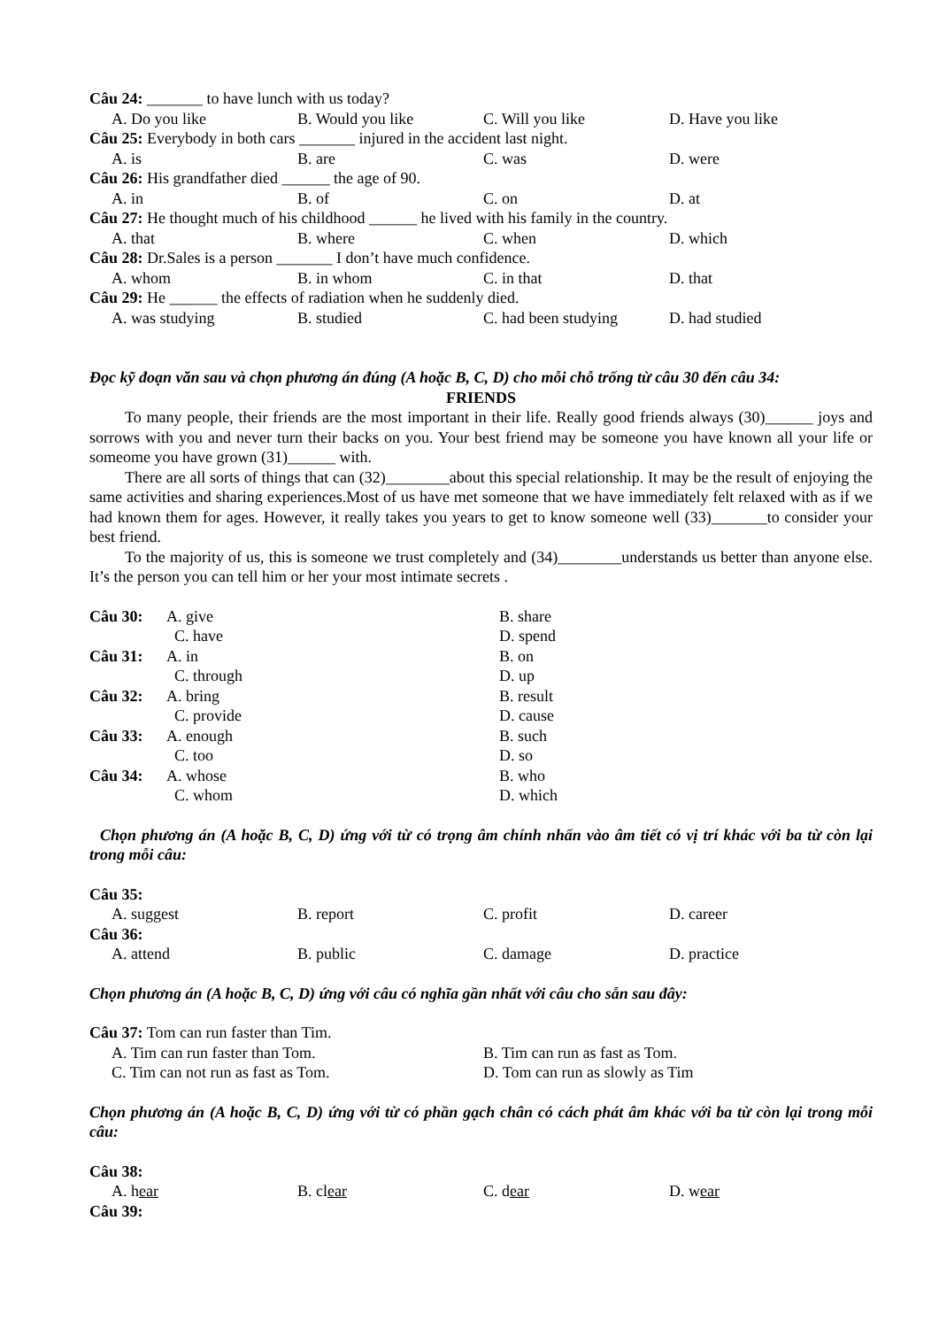Câu 24: _______ to have lunch with us today?
A. Do you like B. Would you like C. Will you like D. Have you like
Câu 25: Everybody in both cars _______ injured in the accident last night.
A. is B. are C. was D. were
Câu 26: His grandfather died ______ the age of 90.
A. in B. of C. on D. at
Câu 27: He thought much of his childhood ______ he lived with his family in the country.
A. that B. where C. when D. which
Câu 28: Dr.Sales is a person _______ I don’t have much confidence.
A. whom B. in whom C. in that D. that
Câu 29: He ______ the effects of radiation when he suddenly died.
A. was studying B. studied C. had been studying D. had studied
Đọc kỹ đoạn văn sau và chọn phương án đúng (A hoặc B, C, D) cho mỗi chỗ trống từ câu 30 đến câu 34:
FRIENDS
To many people, their friends are the most important in their life. Really good friends always (30)______ joys and sorrows with you and never turn their backs on you. Your best friend may be someone you have known all your life or someome you have grown (31)______ with.
There are all sorts of things that can (32)________about this special relationship. It may be the result of enjoying the same activities and sharing experiences.Most of us have met someone that we have immediately felt relaxed with as if we had known them for ages. However, it really takes you years to get to know someone well (33)_______to consider your best friend.
To the majority of us, this is someone we trust completely and (34)________understands us better than anyone else. It’s the person you can tell him or her your most intimate secrets .
Câu 30: A. give B. share
C. have D. spend
Câu 31: A. in B. on
C. through D. up
Câu 32: A. bring B. result
C. provide D. cause
Câu 33: A. enough B. such
C. too D. so
Câu 34: A. whose B. who
C. whom D. which
Chọn phương án (A hoặc B, C, D) ứng với từ có trọng âm chính nhấn vào âm tiết có vị trí khác với ba từ còn lại trong mỗi câu:
Câu 35:
A. suggest B. report C. profit D. career
Câu 36:
A. attend B. public C. damage D. practice
Chọn phương án (A hoặc B, C, D) ứng với câu có nghĩa gần nhất với câu cho sẵn sau đây:
Câu 37: Tom can run faster than Tim.
A. Tim can run faster than Tom. B. Tim can run as fast as Tom.
C. Tim can not run as fast as Tom. D. Tom can run as slowly as Tim
Chọn phương án (A hoặc B, C, D) ứng với từ có phần gạch chân có cách phát âm khác với ba từ còn lại trong mỗi câu:
Câu 38:
A. hear B. clear C. dear D. wear
Câu 39: